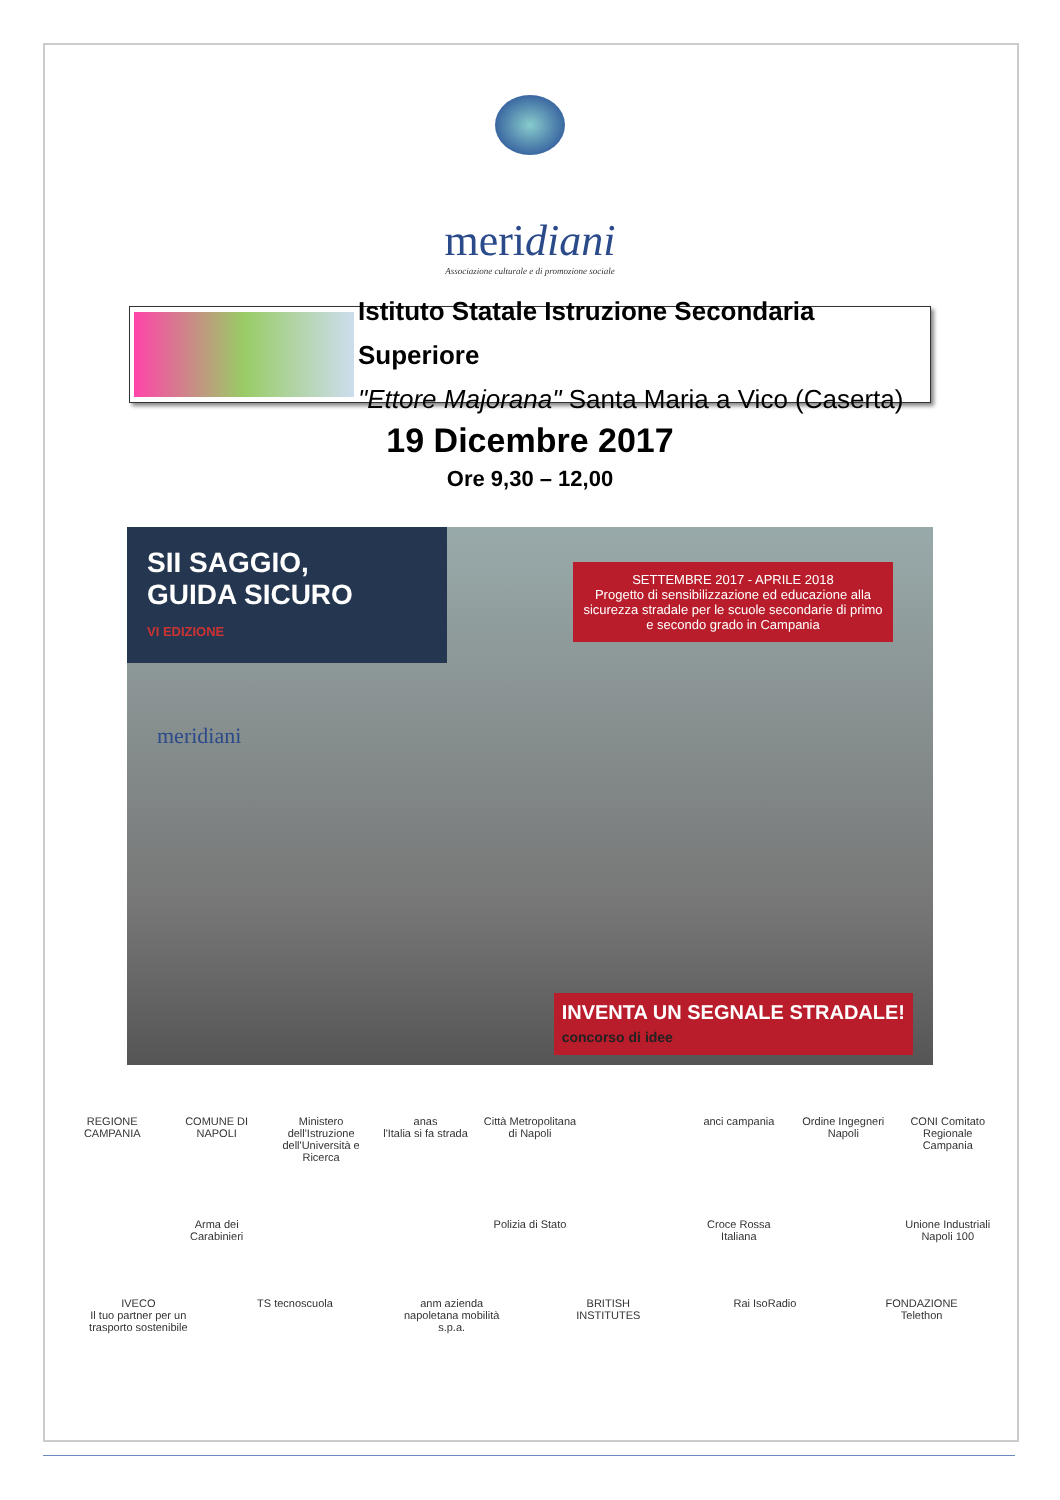meridiani
Associazione culturale e di promozione sociale
Istituto Statale Istruzione Secondaria Superiore
"Ettore Majorana" Santa Maria a Vico (Caserta)
19 Dicembre 2017
Ore 9,30 – 12,00
SII SAGGIO,
GUIDA SICURO
VI EDIZIONE
SETTEMBRE 2017 - APRILE 2018
Progetto di sensibilizzazione ed educazione alla sicurezza stradale per le scuole secondarie di primo e secondo grado in Campania
meridiani
INVENTA UN SEGNALE STRADALE!
concorso di idee
REGIONE CAMPANIA COMUNE DI NAPOLI Ministero dell'Istruzione dell'Università e Ricerca anas
l'Italia si fa strada Città Metropolitana di Napoli anci campania Ordine Ingegneri Napoli CONI Comitato Regionale Campania Arma dei Carabinieri Polizia di Stato Croce Rossa Italiana Unione Industriali Napoli 100 IVECO
Il tuo partner per un trasporto sostenibile TS tecnoscuola anm azienda napoletana mobilità s.p.a. BRITISH INSTITUTES Rai IsoRadio FONDAZIONE Telethon